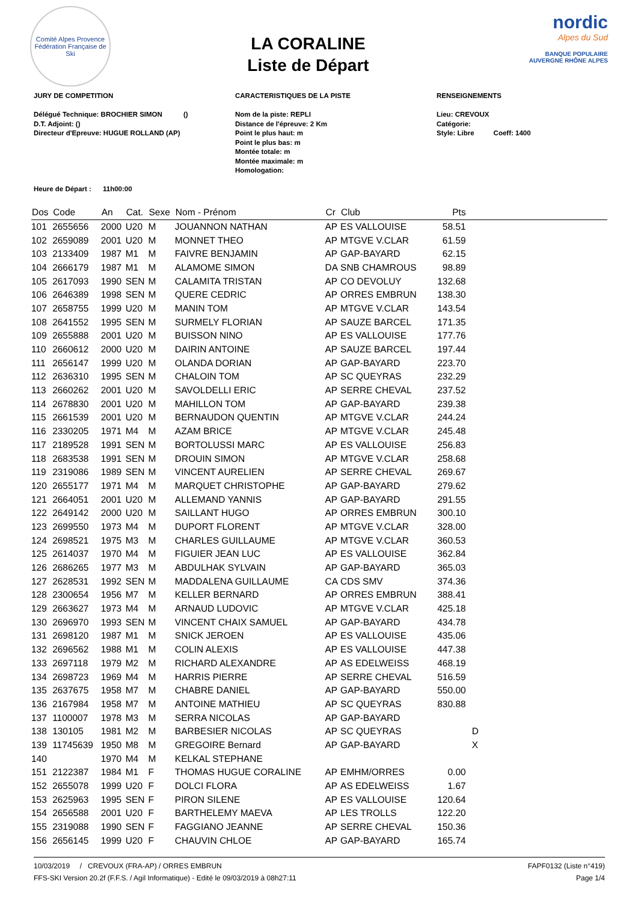Comité Alpes Provence
Fédération Française de Ski
LA CORALINE
Liste de Départ
nordic
Alpes du Sud
BANQUE POPULAIRE
AUVERGNE RHÔNE ALPES
JURY DE COMPETITION
Délégué Technique: BROCHIER SIMON ()
D.T. Adjoint: ()
Directeur d'Epreuve: HUGUE ROLLAND (AP)
Heure de Départ : 11h00:00
CARACTERISTIQUES DE LA PISTE
Nom de la piste: REPLI
Distance de l'épreuve: 2 Km
Point le plus haut: m
Point le plus bas: m
Montée totale: m
Montée maximale: m
Homologation:
RENSEIGNEMENTS
Lieu: CREVOUX
Catégorie:
Style: Libre Coeff: 1400
| Dos | Code | An | Cat. | Sexe | Nom - Prénom | Cr | Club | Pts | | |
| --- | --- | --- | --- | --- | --- | --- | --- | --- | --- | --- |
| 101 | 2655656 | 2000 | U20 | M | JOUANNON NATHAN | AP | ES VALLOUISE | 58.51 | | |
| 102 | 2659089 | 2001 | U20 | M | MONNET THEO | AP | MTGVE V.CLAR | 61.59 | | |
| 103 | 2133409 | 1987 | M1 | M | FAIVRE BENJAMIN | AP | GAP-BAYARD | 62.15 | | |
| 104 | 2666179 | 1987 | M1 | M | ALAMOME SIMON | DA | SNB CHAMROUS | 98.89 | | |
| 105 | 2617093 | 1990 | SEN | M | CALAMITA TRISTAN | AP | CO DEVOLUY | 132.68 | | |
| 106 | 2646389 | 1998 | SEN | M | QUERE CEDRIC | AP | ORRES EMBRUN | 138.30 | | |
| 107 | 2658755 | 1999 | U20 | M | MANIN TOM | AP | MTGVE V.CLAR | 143.54 | | |
| 108 | 2641552 | 1995 | SEN | M | SURMELY FLORIAN | AP | SAUZE BARCEL | 171.35 | | |
| 109 | 2655888 | 2001 | U20 | M | BUISSON NINO | AP | ES VALLOUISE | 177.76 | | |
| 110 | 2660612 | 2000 | U20 | M | DAIRIN ANTOINE | AP | SAUZE BARCEL | 197.44 | | |
| 111 | 2656147 | 1999 | U20 | M | OLANDA DORIAN | AP | GAP-BAYARD | 223.70 | | |
| 112 | 2636310 | 1995 | SEN | M | CHALOIN TOM | AP | SC QUEYRAS | 232.29 | | |
| 113 | 2660262 | 2001 | U20 | M | SAVOLDELLI ERIC | AP | SERRE CHEVAL | 237.52 | | |
| 114 | 2678830 | 2001 | U20 | M | MAHILLON TOM | AP | GAP-BAYARD | 239.38 | | |
| 115 | 2661539 | 2001 | U20 | M | BERNAUDON QUENTIN | AP | MTGVE V.CLAR | 244.24 | | |
| 116 | 2330205 | 1971 | M4 | M | AZAM BRICE | AP | MTGVE V.CLAR | 245.48 | | |
| 117 | 2189528 | 1991 | SEN | M | BORTOLUSSI MARC | AP | ES VALLOUISE | 256.83 | | |
| 118 | 2683538 | 1991 | SEN | M | DROUIN SIMON | AP | MTGVE V.CLAR | 258.68 | | |
| 119 | 2319086 | 1989 | SEN | M | VINCENT AURELIEN | AP | SERRE CHEVAL | 269.67 | | |
| 120 | 2655177 | 1971 | M4 | M | MARQUET CHRISTOPHE | AP | GAP-BAYARD | 279.62 | | |
| 121 | 2664051 | 2001 | U20 | M | ALLEMAND YANNIS | AP | GAP-BAYARD | 291.55 | | |
| 122 | 2649142 | 2000 | U20 | M | SAILLANT HUGO | AP | ORRES EMBRUN | 300.10 | | |
| 123 | 2699550 | 1973 | M4 | M | DUPORT FLORENT | AP | MTGVE V.CLAR | 328.00 | | |
| 124 | 2698521 | 1975 | M3 | M | CHARLES GUILLAUME | AP | MTGVE V.CLAR | 360.53 | | |
| 125 | 2614037 | 1970 | M4 | M | FIGUIER JEAN LUC | AP | ES VALLOUISE | 362.84 | | |
| 126 | 2686265 | 1977 | M3 | M | ABDULHAK SYLVAIN | AP | GAP-BAYARD | 365.03 | | |
| 127 | 2628531 | 1992 | SEN | M | MADDALENA GUILLAUME | CA | CDS SMV | 374.36 | | |
| 128 | 2300654 | 1956 | M7 | M | KELLER BERNARD | AP | ORRES EMBRUN | 388.41 | | |
| 129 | 2663627 | 1973 | M4 | M | ARNAUD LUDOVIC | AP | MTGVE V.CLAR | 425.18 | | |
| 130 | 2696970 | 1993 | SEN | M | VINCENT CHAIX SAMUEL | AP | GAP-BAYARD | 434.78 | | |
| 131 | 2698120 | 1987 | M1 | M | SNICK JEROEN | AP | ES VALLOUISE | 435.06 | | |
| 132 | 2696562 | 1988 | M1 | M | COLIN ALEXIS | AP | ES VALLOUISE | 447.38 | | |
| 133 | 2697118 | 1979 | M2 | M | RICHARD ALEXANDRE | AP | AS EDELWEISS | 468.19 | | |
| 134 | 2698723 | 1969 | M4 | M | HARRIS PIERRE | AP | SERRE CHEVAL | 516.59 | | |
| 135 | 2637675 | 1958 | M7 | M | CHABRE DANIEL | AP | GAP-BAYARD | 550.00 | | |
| 136 | 2167984 | 1958 | M7 | M | ANTOINE MATHIEU | AP | SC QUEYRAS | 830.88 | | |
| 137 | 1100007 | 1978 | M3 | M | SERRA NICOLAS | AP | GAP-BAYARD | | | |
| 138 | 130105 | 1981 | M2 | M | BARBESIER NICOLAS | AP | SC QUEYRAS | | D | |
| 139 | 11745639 | 1950 | M8 | M | GREGOIRE Bernard | AP | GAP-BAYARD | | X | |
| 140 | | 1970 | M4 | M | KELKAL STEPHANE | | | | | |
| 151 | 2122387 | 1984 | M1 | F | THOMAS HUGUE CORALINE | AP | EMHM/ORRES | 0.00 | | |
| 152 | 2655078 | 1999 | U20 | F | DOLCI FLORA | AP | AS EDELWEISS | 1.67 | | |
| 153 | 2625963 | 1995 | SEN | F | PIRON SILENE | AP | ES VALLOUISE | 120.64 | | |
| 154 | 2656588 | 2001 | U20 | F | BARTHELEMY MAEVA | AP | LES TROLLS | 122.20 | | |
| 155 | 2319088 | 1990 | SEN | F | FAGGIANO JEANNE | AP | SERRE CHEVAL | 150.36 | | |
| 156 | 2656145 | 1999 | U20 | F | CHAUVIN CHLOE | AP | GAP-BAYARD | 165.74 | | |
10/03/2019 / CREVOUX (FRA-AP) / ORRES EMBRUN FAPF0132 (Liste n°419)
FFS-SKI Version 20.2f (F.F.S. / Agil Informatique) - Edité le 09/03/2019 à 08h27:11 Page 1/4